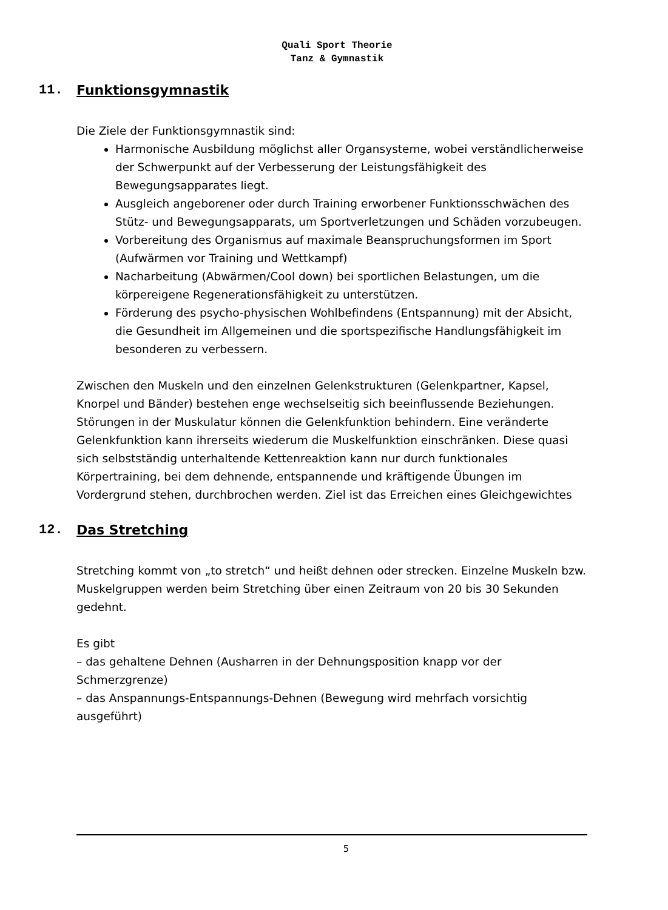Quali Sport Theorie
Tanz & Gymnastik
11. Funktionsgymnastik
Die Ziele der Funktionsgymnastik sind:
Harmonische Ausbildung möglichst aller Organsysteme, wobei verständlicherweise der Schwerpunkt auf der Verbesserung der Leistungsfähigkeit des Bewegungsapparates liegt.
Ausgleich angeborener oder durch Training erworbener Funktionsschwächen des Stütz- und Bewegungsapparats, um Sportverletzungen und Schäden vorzubeugen.
Vorbereitung des Organismus auf maximale Beanspruchungsformen im Sport (Aufwärmen vor Training und Wettkampf)
Nacharbeitung (Abwärmen/Cool down) bei sportlichen Belastungen, um die körpereigene Regenerationsfähigkeit zu unterstützen.
Förderung des psycho-physischen Wohlbefindens (Entspannung) mit der Absicht, die Gesundheit im Allgemeinen und die sportspezifische Handlungsfähigkeit im besonderen zu verbessern.
Zwischen den Muskeln und den einzelnen Gelenkstrukturen (Gelenkpartner, Kapsel, Knorpel und Bänder) bestehen enge wechselseitig sich beeinflussende Beziehungen. Störungen in der Muskulatur können die Gelenkfunktion behindern. Eine veränderte Gelenkfunktion kann ihrerseits wiederum die Muskelfunktion einschränken. Diese quasi sich selbstständig unterhaltende Kettenreaktion kann nur durch funktionales Körpertraining, bei dem dehnende, entspannende und kräftigende Übungen im Vordergrund stehen, durchbrochen werden. Ziel ist das Erreichen eines Gleichgewichtes
12. Das Stretching
Stretching kommt von „to stretch“ und heißt dehnen oder strecken. Einzelne Muskeln bzw. Muskelgruppen werden beim Stretching über einen Zeitraum von 20 bis 30 Sekunden gedehnt.
Es gibt
– das gehaltene Dehnen (Ausharren in der Dehnungsposition knapp vor der Schmerzgrenze)
– das Anspannungs-Entspannungs-Dehnen (Bewegung wird mehrfach vorsichtig ausgeführt)
5